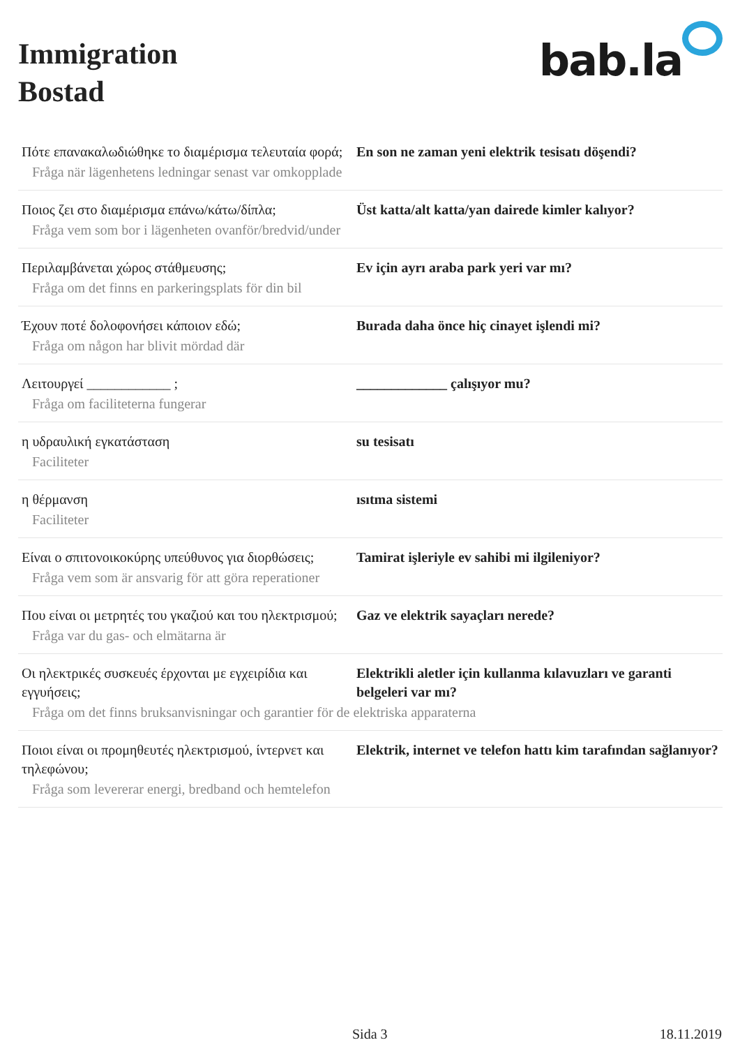Immigration
Bostad
bab.la
Πότε επανακαλωδιώθηκε το διαμέρισμα τελευταία φορά;
En son ne zaman yeni elektrik tesisatı döşendi?
Fråga när lägenhetens ledningar senast var omkopplade
Ποιος ζει στο διαμέρισμα επάνω/κάτω/δίπλα;
Üst katta/alt katta/yan dairede kimler kalıyor?
Fråga vem som bor i lägenheten ovanför/bredvid/under
Περιλαμβάνεται χώρος στάθμευσης; Ev için ayrı araba park yeri var mı?
Fråga om det finns en parkeringsplats för din bil
Έχουν ποτέ δολοφονήσει κάποιον εδώ; Burada daha önce hiç cinayet işlendi mi?
Fråga om någon har blivit mördad där
Λειτουργεί ____________ ; _____________ çalışıyor mu?
Fråga om faciliteterna fungerar
η υδραυλική εγκατάσταση su tesisatı
Faciliteter
η θέρμανση ısıtma sistemi
Faciliteter
Είναι ο σπιτονοικοκύρης υπεύθυνος για διορθώσεις;
Tamirat işleriyle ev sahibi mi ilgileniyor?
Fråga vem som är ansvarig för att göra reperationer
Που είναι οι μετρητές του γκαζιού και του ηλεκτρισμού;
Gaz ve elektrik sayaçları nerede?
Fråga var du gas- och elmätarna är
Οι ηλεκτρικές συσκευές έρχονται με εγχειρίδια και εγγυήσεις;
Elektrikli aletler için kullanma kılavuzları ve garanti belgeleri var mı?
Fråga om det finns bruksanvisningar och garantier för de elektriska apparaterna
Ποιοι είναι οι προμηθευτές ηλεκτρισμού, ίντερνετ και τηλεφώνου;
Elektrik, internet ve telefon hattı kim tarafından sağlanıyor?
Fråga som levererar energi, bredband och hemtelefon
Sida 3 18.11.2019